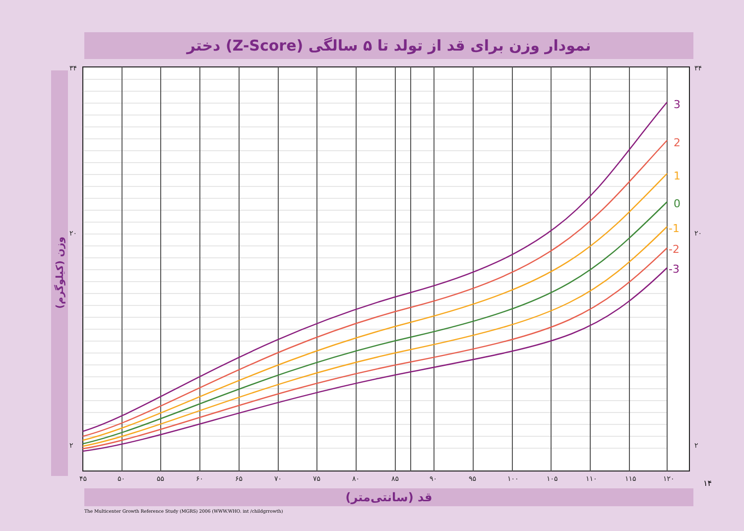نمودار وزن برای قد از تولد تا ۵ سالگی (Z-Score) دختر
۳۴
۲۰
۲
۳۴
۲۰
۲
۴۵
۵۰
۵۵
۶۰
۶۵
۷۰
۷۵
۸۰
۸۵
۹۰
۹۵
۱۰۰
۱۰۵
۱۱۰
۱۱۵
۱۲۰
3
2
1
0
-1
-2
-3
وزن (کیلوگرم)
قد (سانتی‌متر)
۱۴
The Multicenter Growth Reference Study (MGRS) 2006 (WWW.WHO. int /childgrrowth)